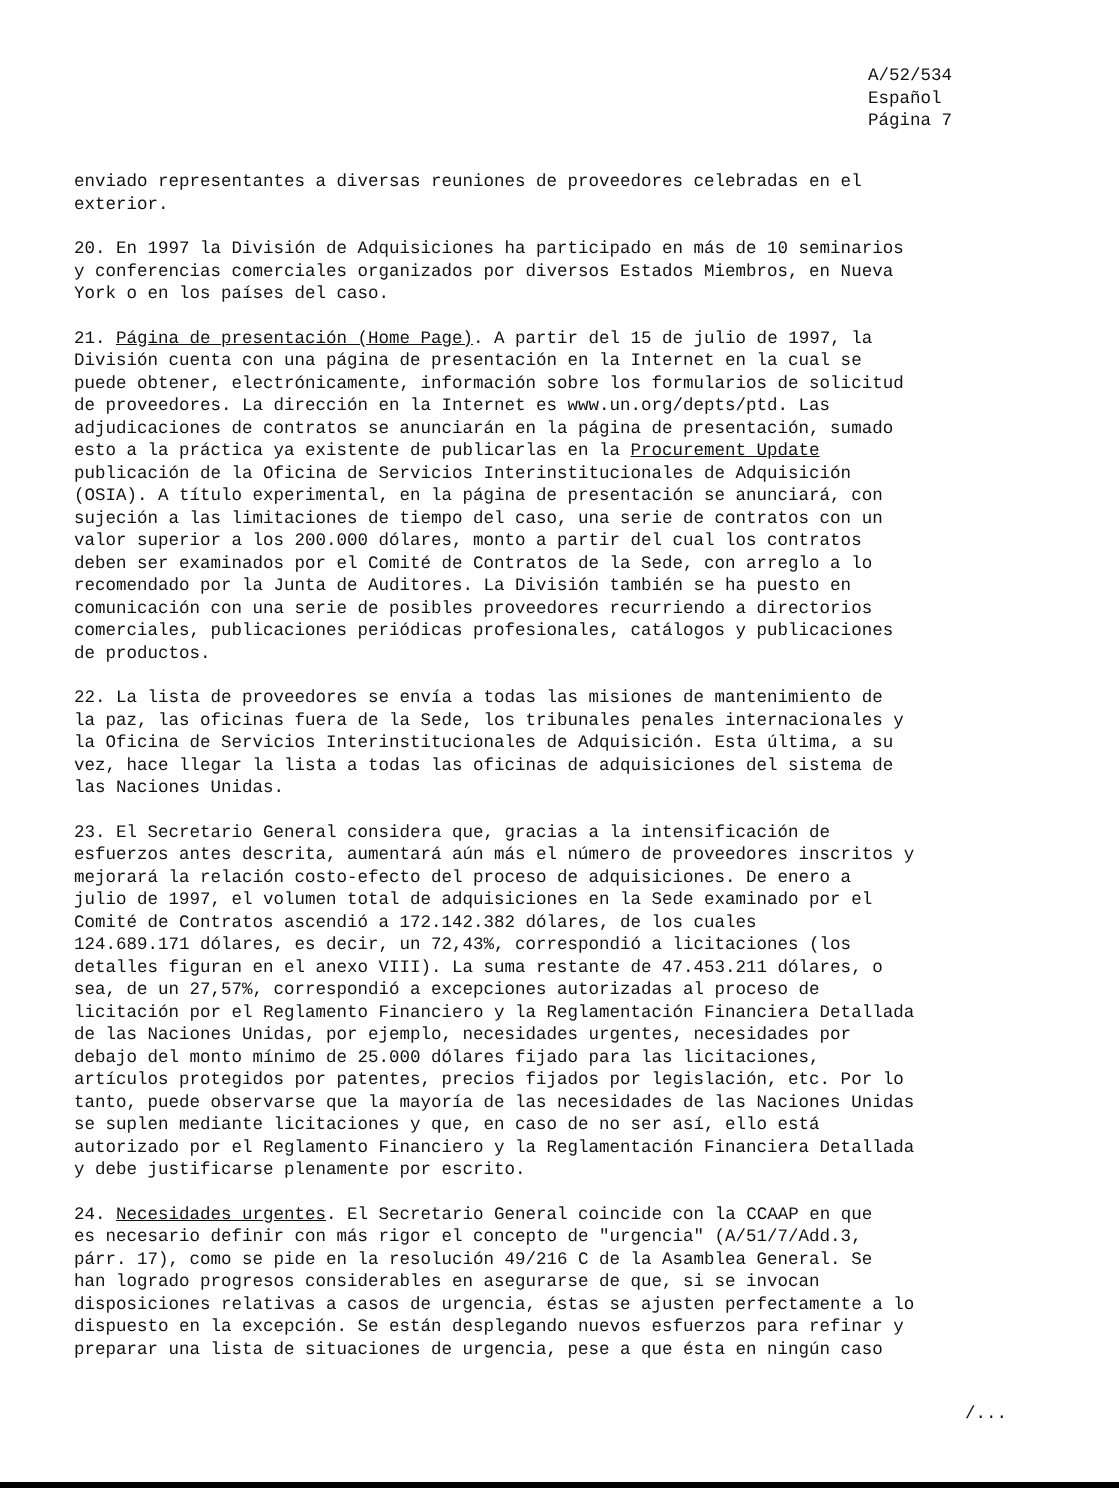A/52/534
Español
Página 7
enviado representantes a diversas reuniones de proveedores celebradas en el exterior.
20. En 1997 la División de Adquisiciones ha participado en más de 10 seminarios y conferencias comerciales organizados por diversos Estados Miembros, en Nueva York o en los países del caso.
21. Página de presentación (Home Page). A partir del 15 de julio de 1997, la División cuenta con una página de presentación en la Internet en la cual se puede obtener, electrónicamente, información sobre los formularios de solicitud de proveedores. La dirección en la Internet es www.un.org/depts/ptd. Las adjudicaciones de contratos se anunciarán en la página de presentación, sumado esto a la práctica ya existente de publicarlas en la Procurement Update publicación de la Oficina de Servicios Interinstitucionales de Adquisición (OSIA). A título experimental, en la página de presentación se anunciará, con sujeción a las limitaciones de tiempo del caso, una serie de contratos con un valor superior a los 200.000 dólares, monto a partir del cual los contratos deben ser examinados por el Comité de Contratos de la Sede, con arreglo a lo recomendado por la Junta de Auditores. La División también se ha puesto en comunicación con una serie de posibles proveedores recurriendo a directorios comerciales, publicaciones periódicas profesionales, catálogos y publicaciones de productos.
22. La lista de proveedores se envía a todas las misiones de mantenimiento de la paz, las oficinas fuera de la Sede, los tribunales penales internacionales y la Oficina de Servicios Interinstitucionales de Adquisición. Esta última, a su vez, hace llegar la lista a todas las oficinas de adquisiciones del sistema de las Naciones Unidas.
23. El Secretario General considera que, gracias a la intensificación de esfuerzos antes descrita, aumentará aún más el número de proveedores inscritos y mejorará la relación costo-efecto del proceso de adquisiciones. De enero a julio de 1997, el volumen total de adquisiciones en la Sede examinado por el Comité de Contratos ascendió a 172.142.382 dólares, de los cuales 124.689.171 dólares, es decir, un 72,43%, correspondió a licitaciones (los detalles figuran en el anexo VIII). La suma restante de 47.453.211 dólares, o sea, de un 27,57%, correspondió a excepciones autorizadas al proceso de licitación por el Reglamento Financiero y la Reglamentación Financiera Detallada de las Naciones Unidas, por ejemplo, necesidades urgentes, necesidades por debajo del monto mínimo de 25.000 dólares fijado para las licitaciones, artículos protegidos por patentes, precios fijados por legislación, etc. Por lo tanto, puede observarse que la mayoría de las necesidades de las Naciones Unidas se suplen mediante licitaciones y que, en caso de no ser así, ello está autorizado por el Reglamento Financiero y la Reglamentación Financiera Detallada y debe justificarse plenamente por escrito.
24. Necesidades urgentes. El Secretario General coincide con la CCAAP en que es necesario definir con más rigor el concepto de "urgencia" (A/51/7/Add.3, párr. 17), como se pide en la resolución 49/216 C de la Asamblea General. Se han logrado progresos considerables en asegurarse de que, si se invocan disposiciones relativas a casos de urgencia, éstas se ajusten perfectamente a lo dispuesto en la excepción. Se están desplegando nuevos esfuerzos para refinar y preparar una lista de situaciones de urgencia, pese a que ésta en ningún caso
/...